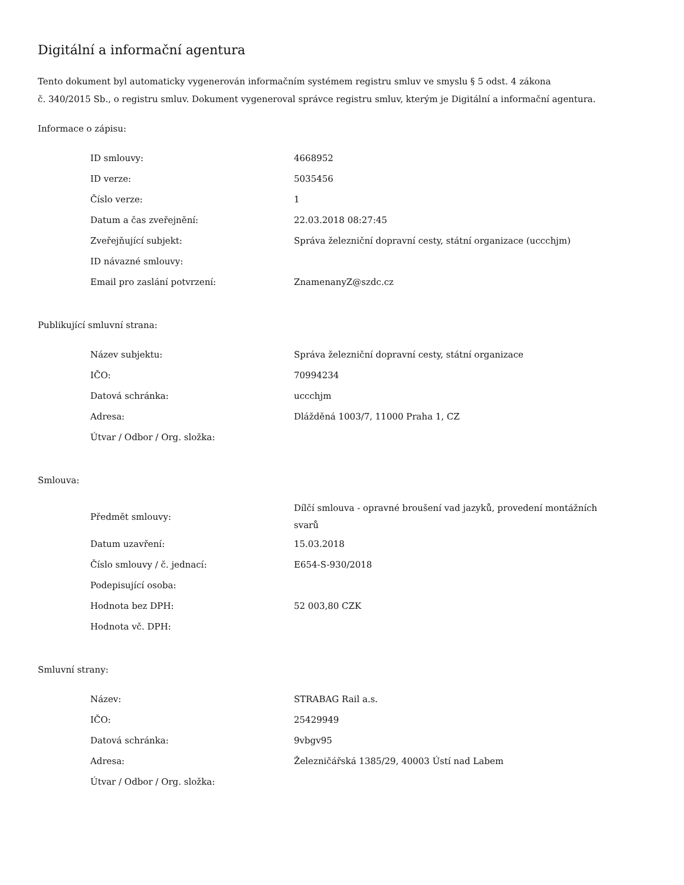Digitální a informační agentura
Tento dokument byl automaticky vygenerován informačním systémem registru smluv ve smyslu § 5 odst. 4 zákona
č. 340/2015 Sb., o registru smluv. Dokument vygeneroval správce registru smluv, kterým je Digitální a informační agentura.
Informace o zápisu:
| ID smlouvy: | 4668952 |
| ID verze: | 5035456 |
| Číslo verze: | 1 |
| Datum a čas zveřejnění: | 22.03.2018 08:27:45 |
| Zveřejňující subjekt: | Správa železniční dopravní cesty, státní organizace (uccchjm) |
| ID návazné smlouvy: | |
| Email pro zaslání potvrzení: | ZnamenanyZ@szdc.cz |
Publikující smluvní strana:
| Název subjektu: | Správa železniční dopravní cesty, státní organizace |
| IČO: | 70994234 |
| Datová schránka: | uccchjm |
| Adresa: | Dlážděná 1003/7, 11000 Praha 1, CZ |
| Útvar / Odbor / Org. složka: | |
Smlouva:
| Předmět smlouvy: | Dílčí smlouva - opravné broušení vad jazyků, provedení montážních svarů |
| Datum uzavření: | 15.03.2018 |
| Číslo smlouvy / č. jednací: | E654-S-930/2018 |
| Podepisující osoba: | |
| Hodnota bez DPH: | 52 003,80 CZK |
| Hodnota vč. DPH: | |
Smluvní strany:
| Název: | STRABAG Rail a.s. |
| IČO: | 25429949 |
| Datová schránka: | 9vbgv95 |
| Adresa: | Železničářská 1385/29, 40003 Ústí nad Labem |
| Útvar / Odbor / Org. složka: | |